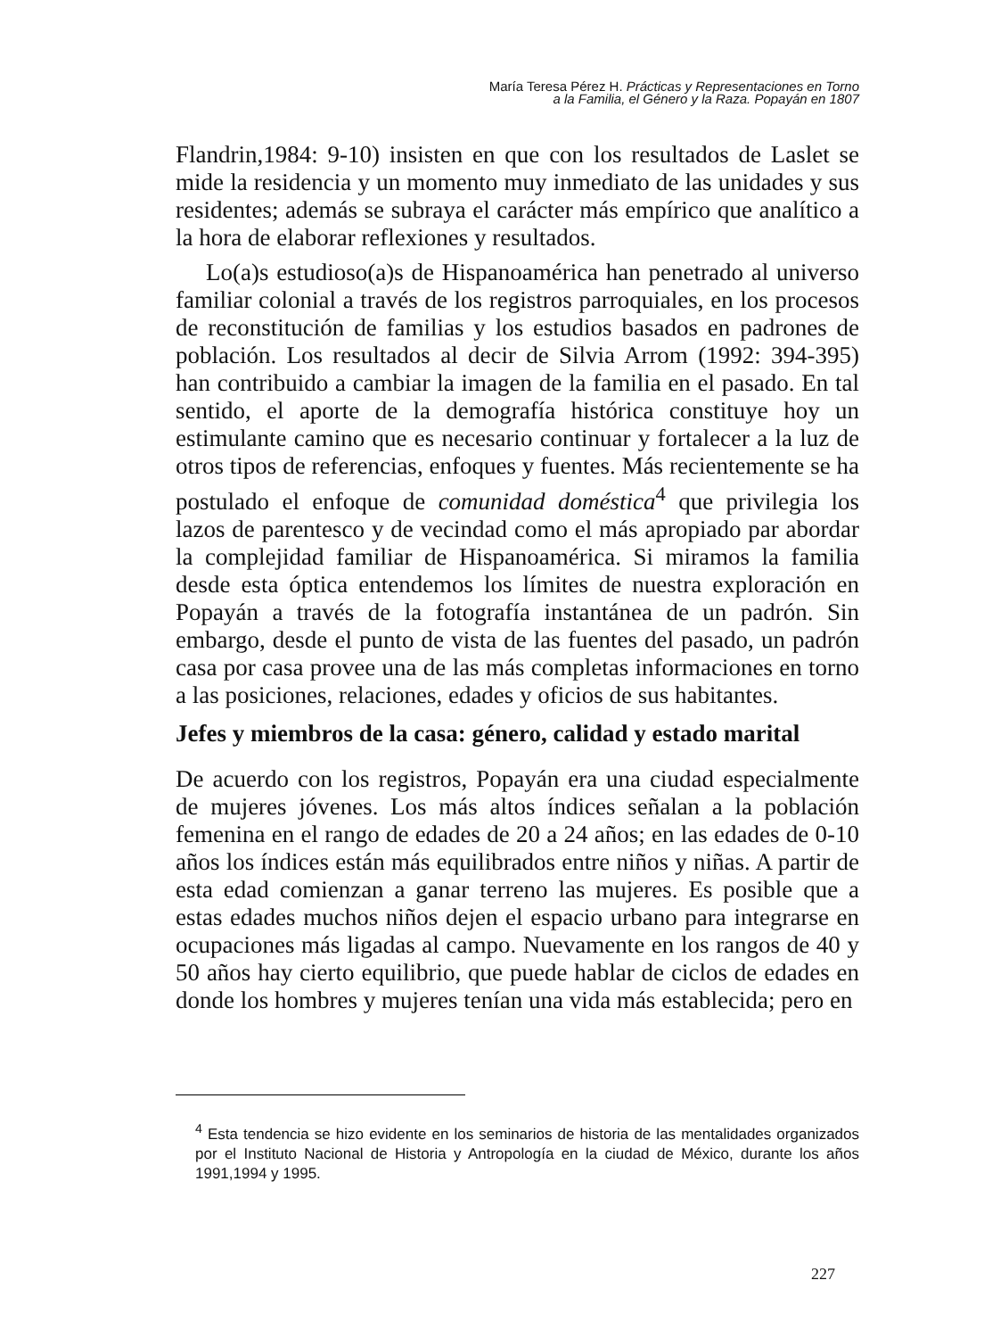María Teresa Pérez H. Prácticas y Representaciones en Torno
a la Familia, el Género y la Raza. Popayán en 1807
Flandrin,1984: 9-10) insisten en que con los resultados de Laslet se mide la residencia y un momento muy inmediato de las unidades y sus residentes; además se subraya el carácter más empírico que analítico a la hora de elaborar reflexiones y resultados.
Lo(a)s estudioso(a)s de Hispanoamérica han penetrado al universo familiar colonial a través de los registros parroquiales, en los procesos de reconstitución de familias y los estudios basados en padrones de población. Los resultados al decir de Silvia Arrom (1992: 394-395) han contribuido a cambiar la imagen de la familia en el pasado. En tal sentido, el aporte de la demografía histórica constituye hoy un estimulante camino que es necesario continuar y fortalecer a la luz de otros tipos de referencias, enfoques y fuentes. Más recientemente se ha postulado el enfoque de comunidad doméstica<sup>4</sup> que privilegia los lazos de parentesco y de vecindad como el más apropiado par abordar la complejidad familiar de Hispanoamérica. Si miramos la familia desde esta óptica entendemos los límites de nuestra exploración en Popayán a través de la fotografía instantánea de un padrón. Sin embargo, desde el punto de vista de las fuentes del pasado, un padrón casa por casa provee una de las más completas informaciones en torno a las posiciones, relaciones, edades y oficios de sus habitantes.
Jefes y miembros de la casa: género, calidad y estado marital
De acuerdo con los registros, Popayán era una ciudad especialmente de mujeres jóvenes. Los más altos índices señalan a la población femenina en el rango de edades de 20 a 24 años; en las edades de 0-10 años los índices están más equilibrados entre niños y niñas. A partir de esta edad comienzan a ganar terreno las mujeres. Es posible que a estas edades muchos niños dejen el espacio urbano para integrarse en ocupaciones más ligadas al campo. Nuevamente en los rangos de 40 y 50 años hay cierto equilibrio, que puede hablar de ciclos de edades en donde los hombres y mujeres tenían una vida más establecida; pero en
<sup>4</sup> Esta tendencia se hizo evidente en los seminarios de historia de las mentalidades organizados por el Instituto Nacional de Historia y Antropología en la ciudad de México, durante los años 1991,1994 y 1995.
227